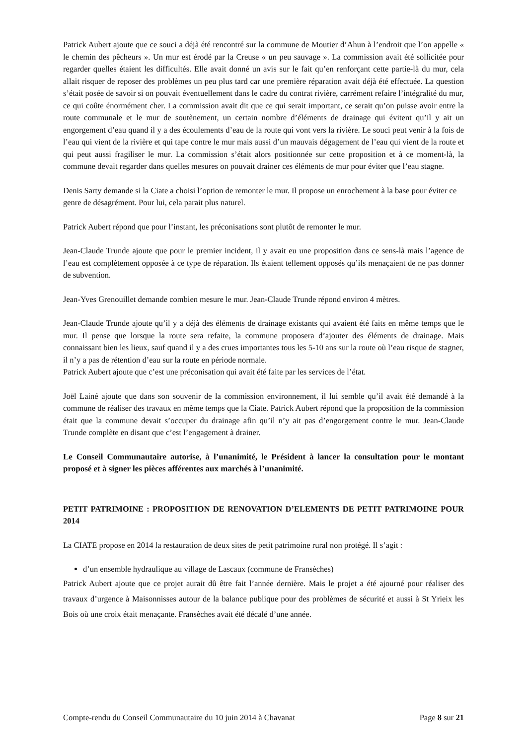Patrick Aubert ajoute que ce souci a déjà été rencontré sur la commune de Moutier d’Ahun à l’endroit que l’on appelle « le chemin des pêcheurs ». Un mur est érodé par la Creuse « un peu sauvage ». La commission avait été sollicitée pour regarder quelles étaient les difficultés. Elle avait donné un avis sur le fait qu’en renforçant cette partie-là du mur, cela allait risquer de reposer des problèmes un peu plus tard car une première réparation avait déjà été effectuée. La question s’était posée de savoir si on pouvait éventuellement dans le cadre du contrat rivière, carrément refaire l’intégralité du mur, ce qui coûte énormément cher. La commission avait dit que ce qui serait important, ce serait qu’on puisse avoir entre la route communale et le mur de soutènement, un certain nombre d’éléments de drainage qui évitent qu’il y ait un engorgement d’eau quand il y a des écoulements d’eau de la route qui vont vers la rivière. Le souci peut venir à la fois de l’eau qui vient de la rivière et qui tape contre le mur mais aussi d’un mauvais dégagement de l’eau qui vient de la route et qui peut aussi fragiliser le mur. La commission s’était alors positionnée sur cette proposition et à ce moment-là, la commune devait regarder dans quelles mesures on pouvait drainer ces éléments de mur pour éviter que l’eau stagne.
Denis Sarty demande si la Ciate a choisi l’option de remonter le mur. Il propose un enrochement à la base pour éviter ce genre de désagrément. Pour lui, cela parait plus naturel.
Patrick Aubert répond que pour l’instant, les préconisations sont plutôt de remonter le mur.
Jean-Claude Trunde ajoute que pour le premier incident, il y avait eu une proposition dans ce sens-là mais l’agence de l’eau est complètement opposée à ce type de réparation. Ils étaient tellement opposés qu’ils menaçaient de ne pas donner de subvention.
Jean-Yves Grenouillet demande combien mesure le mur. Jean-Claude Trunde répond environ 4 mètres.
Jean-Claude Trunde ajoute qu’il y a déjà des éléments de drainage existants qui avaient été faits en même temps que le mur. Il pense que lorsque la route sera refaite, la commune proposera d’ajouter des éléments de drainage. Mais connaissant bien les lieux, sauf quand il y a des crues importantes tous les 5-10 ans sur la route où l’eau risque de stagner, il n’y a pas de rétention d’eau sur la route en période normale.
Patrick Aubert ajoute que c’est une préconisation qui avait été faite par les services de l’état.
Joël Lainé ajoute que dans son souvenir de la commission environnement, il lui semble qu’il avait été demandé à la commune de réaliser des travaux en même temps que la Ciate. Patrick Aubert répond que la proposition de la commission était que la commune devait s’occuper du drainage afin qu’il n’y ait pas d’engorgement contre le mur. Jean-Claude Trunde complète en disant que c’est l’engagement à drainer.
Le Conseil Communautaire autorise, à l’unanimité, le Président à lancer la consultation pour le montant proposé et à signer les pièces afférentes aux marchés à l’unanimité.
PETIT PATRIMOINE : PROPOSITION DE RENOVATION D’ELEMENTS DE PETIT PATRIMOINE POUR 2014
La CIATE propose en 2014 la restauration de deux sites de petit patrimoine rural non protégé. Il s’agit :
d’un ensemble hydraulique au village de Lascaux (commune de Fransèches)
Patrick Aubert ajoute que ce projet aurait dû être fait l’année dernière. Mais le projet a été ajourné pour réaliser des travaux d’urgence à Maisonnisses autour de la balance publique pour des problèmes de sécurité et aussi à St Yrieix les Bois où une croix était menaçante. Fransèches avait été décalé d’une année.
Compte-rendu du Conseil Communautaire du 10 juin 2014 à Chavanat Page 8 sur 21